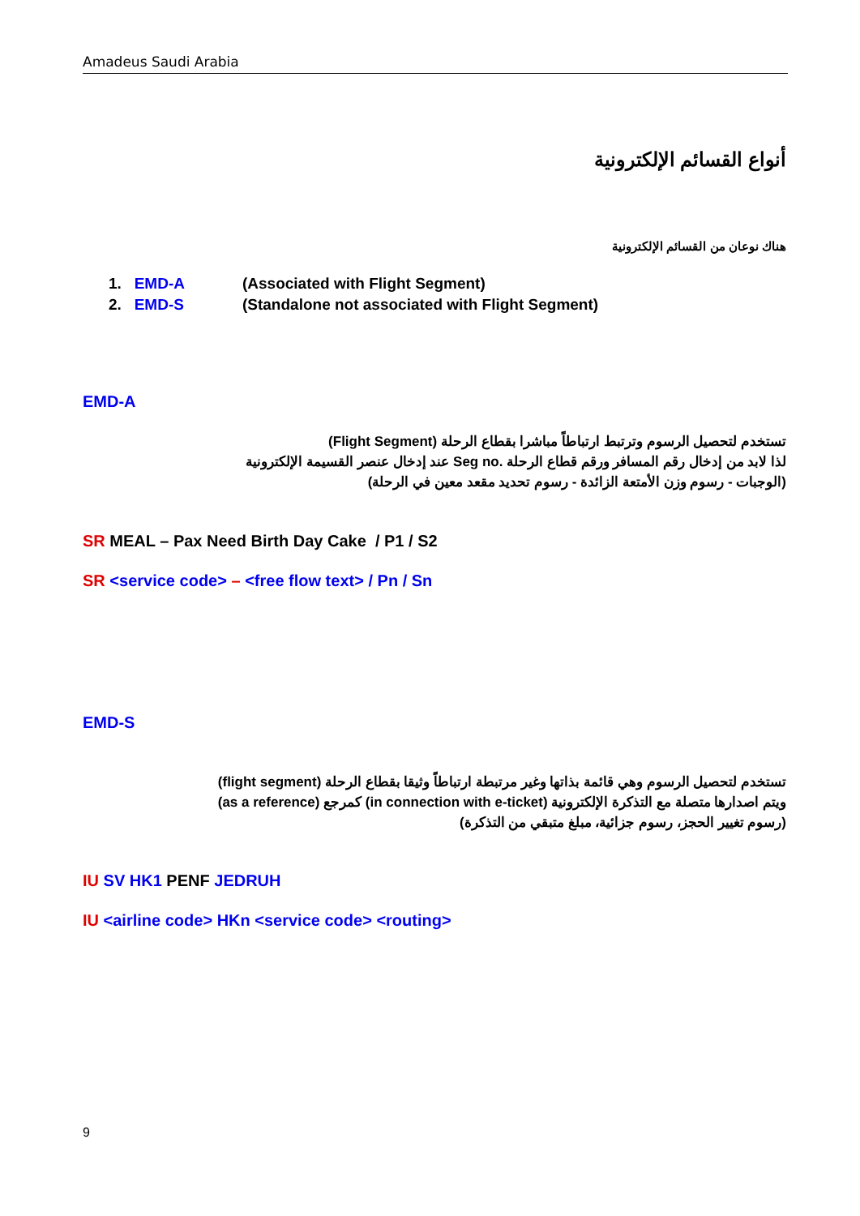Amadeus Saudi Arabia
أنواع القسائم الإلكترونية
هناك نوعان من القسائم الإلكترونية
1. EMD-A (Associated with Flight Segment)
2. EMD-S (Standalone not associated with Flight Segment)
EMD-A
تستخدم لتحصيل الرسوم وترتبط ارتباطاً مباشرا بقطاع الرحلة (Flight Segment)
لذا لابد من إدخال رقم المسافر ورقم قطاع الرحلة Seg no. عند إدخال عنصر القسيمة الإلكترونية
(الوجبات - رسوم وزن الأمتعة الزائدة - رسوم تحديد مقعد معين في الرحلة)
SR MEAL – Pax Need Birth Day Cake / P1 / S2
SR <service code> – <free flow text> / Pn / Sn
EMD-S
تستخدم لتحصيل الرسوم وهي قائمة بذاتها وغير مرتبطة ارتباطاً وثيقا بقطاع الرحلة (flight segment)
ويتم اصدارها متصلة مع التذكرة الإلكترونية (in connection with e-ticket) كمرجع (as a reference)
(رسوم تغيير الحجز، رسوم جزائية، مبلغ متبقي من التذكرة)
IU SV HK1 PENF JEDRUH
IU <airline code> HKn <service code> <routing>
9